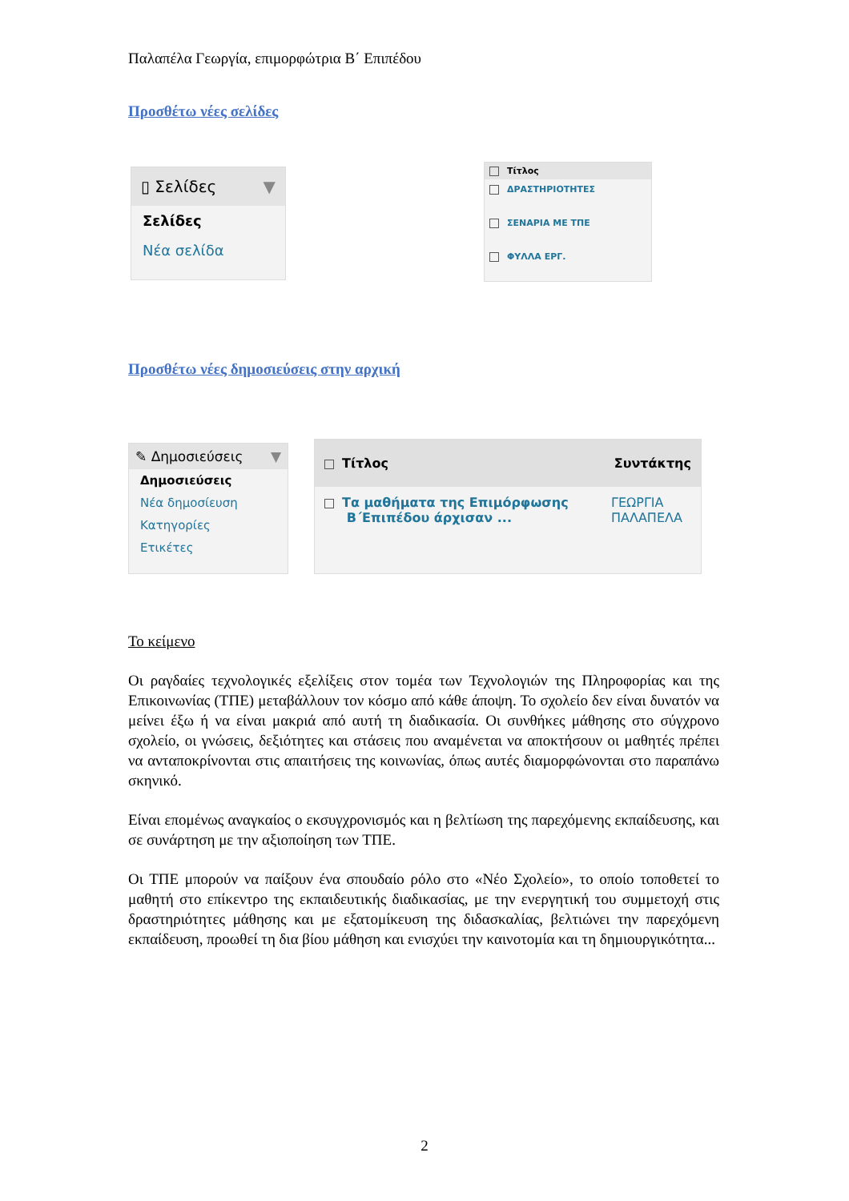Παλαπέλα Γεωργία, επιμορφώτρια Β΄ Επιπέδου
Προσθέτω νέες σελίδες
▯ Σελίδες ▼
Σελίδες
Νέα σελίδα
Τίτλος
ΔΡΑΣΤΗΡΙΟΤΗΤΕΣ
ΣΕΝΑΡΙΑ ΜΕ ΤΠΕ
ΦΥΛΛΑ ΕΡΓ.
Προσθέτω νέες δημοσιεύσεις στην αρχική
✎ Δημοσιεύσεις ▼
Δημοσιεύσεις
Νέα δημοσίευση
Κατηγορίες
Ετικέτες
Τίτλος Συντάκτης
Τα μαθήματα της Επιμόρφωσης
Β΄Επιπέδου άρχισαν ... ΓΕΩΡΓΙΑ ΠΑΛΑΠΕΛΑ
Το κείμενο
Οι ραγδαίες τεχνολογικές εξελίξεις στον τομέα των Τεχνολογιών της Πληροφορίας και της Επικοινωνίας (ΤΠΕ) μεταβάλλουν τον κόσμο από κάθε άποψη. Το σχολείο δεν είναι δυνατόν να μείνει έξω ή να είναι μακριά από αυτή τη διαδικασία. Οι συνθήκες μάθησης στο σύγχρονο σχολείο, οι γνώσεις, δεξιότητες και στάσεις που αναμένεται να αποκτήσουν οι μαθητές πρέπει να ανταποκρίνονται στις απαιτήσεις της κοινωνίας, όπως αυτές διαμορφώνονται στο παραπάνω σκηνικό.
Είναι επομένως αναγκαίος ο εκσυγχρονισμός και η βελτίωση της παρεχόμενης εκπαίδευσης, και σε συνάρτηση με την αξιοποίηση των ΤΠΕ.
Οι ΤΠΕ μπορούν να παίξουν ένα σπουδαίο ρόλο στο «Νέο Σχολείο», το οποίο τοποθετεί το μαθητή στο επίκεντρο της εκπαιδευτικής διαδικασίας, με την ενεργητική του συμμετοχή στις δραστηριότητες μάθησης και με εξατομίκευση της διδασκαλίας, βελτιώνει την παρεχόμενη εκπαίδευση, προωθεί τη δια βίου μάθηση και ενισχύει την καινοτομία και τη δημιουργικότητα...
2